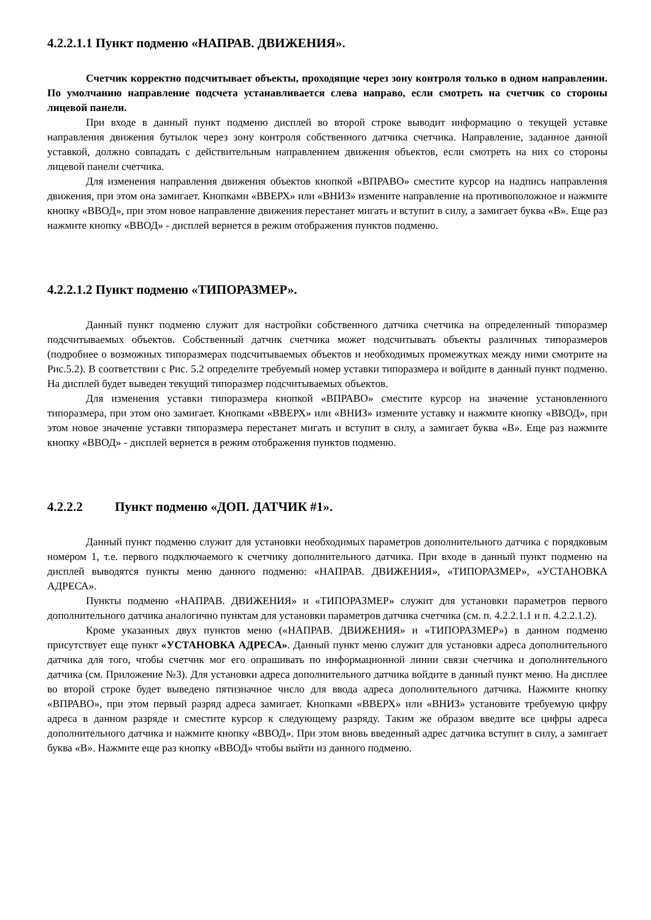4.2.2.1.1 Пункт подменю «НАПРАВ. ДВИЖЕНИЯ».
Счетчик корректно подсчитывает объекты, проходящие через зону контроля только в одном направлении. По умолчанию направление подсчета устанавливается слева направо, если смотреть на счетчик со стороны лицевой панели.
При входе в данный пункт подменю дисплей во второй строке выводит информацию о текущей уставке направления движения бутылок через зону контроля собственного датчика счетчика. Направление, заданное данной уставкой, должно совпадать с действительным направлением движения объектов, если смотреть на них со стороны лицевой панели счетчика.
Для изменения направления движения объектов кнопкой «ВПРАВО» сместите курсор на надпись направления движения, при этом она замигает. Кнопками «ВВЕРХ» или «ВНИЗ» измените направление на противоположное и нажмите кнопку «ВВОД», при этом новое направление движения перестанет мигать и вступит в силу, а замигает буква «В». Еще раз нажмите кнопку «ВВОД» - дисплей вернется в режим отображения пунктов подменю.
4.2.2.1.2 Пункт подменю «ТИПОРАЗМЕР».
Данный пункт подменю служит для настройки собственного датчика счетчика на определенный типоразмер подсчитываемых объектов. Собственный датчик счетчика может подсчитывать объекты различных типоразмеров (подробнее о возможных типоразмерах подсчитываемых объектов и необходимых промежутках между ними смотрите на Рис.5.2). В соответствии с Рис. 5.2 определите требуемый номер уставки типоразмера и войдите в данный пункт подменю. На дисплей будет выведен текущий типоразмер подсчитываемых объектов.
Для изменения уставки типоразмера кнопкой «ВПРАВО» сместите курсор на значение установленного типоразмера, при этом оно замигает. Кнопками «ВВЕРХ» или «ВНИЗ» измените уставку и нажмите кнопку «ВВОД», при этом новое значение уставки типоразмера перестанет мигать и вступит в силу, а замигает буква «В». Еще раз нажмите кнопку «ВВОД» - дисплей вернется в режим отображения пунктов подменю.
4.2.2.2 Пункт подменю «ДОП. ДАТЧИК #1».
Данный пункт подменю служит для установки необходимых параметров дополнительного датчика с порядковым номером 1, т.е. первого подключаемого к счетчику дополнительного датчика. При входе в данный пункт подменю на дисплей выводятся пункты меню данного подменю: «НАПРАВ. ДВИЖЕНИЯ», «ТИПОРАЗМЕР», «УСТАНОВКА АДРЕСА».
Пункты подменю «НАПРАВ. ДВИЖЕНИЯ» и «ТИПОРАЗМЕР» служит для установки параметров первого дополнительного датчика аналогично пунктам для установки параметров датчика счетчика (см. п. 4.2.2.1.1 и п. 4.2.2.1.2).
Кроме указанных двух пунктов меню («НАПРАВ. ДВИЖЕНИЯ» и «ТИПОРАЗМЕР») в данном подменю присутствует еще пункт «УСТАНОВКА АДРЕСА». Данный пункт меню служит для установки адреса дополнительного датчика для того, чтобы счетчик мог его опрашивать по информационной линии связи счетчика и дополнительного датчика (см. Приложение №3). Для установки адреса дополнительного датчика войдите в данный пункт меню. На дисплее во второй строке будет выведено пятизначное число для ввода адреса дополнительного датчика. Нажмите кнопку «ВПРАВО», при этом первый разряд адреса замигает. Кнопками «ВВЕРХ» или «ВНИЗ» установите требуемую цифру адреса в данном разряде и сместите курсор к следующему разряду. Таким же образом введите все цифры адреса дополнительного датчика и нажмите кнопку «ВВОД». При этом вновь введенный адрес датчика вступит в силу, а замигает буква «В». Нажмите еще раз кнопку «ВВОД» чтобы выйти из данного подменю.